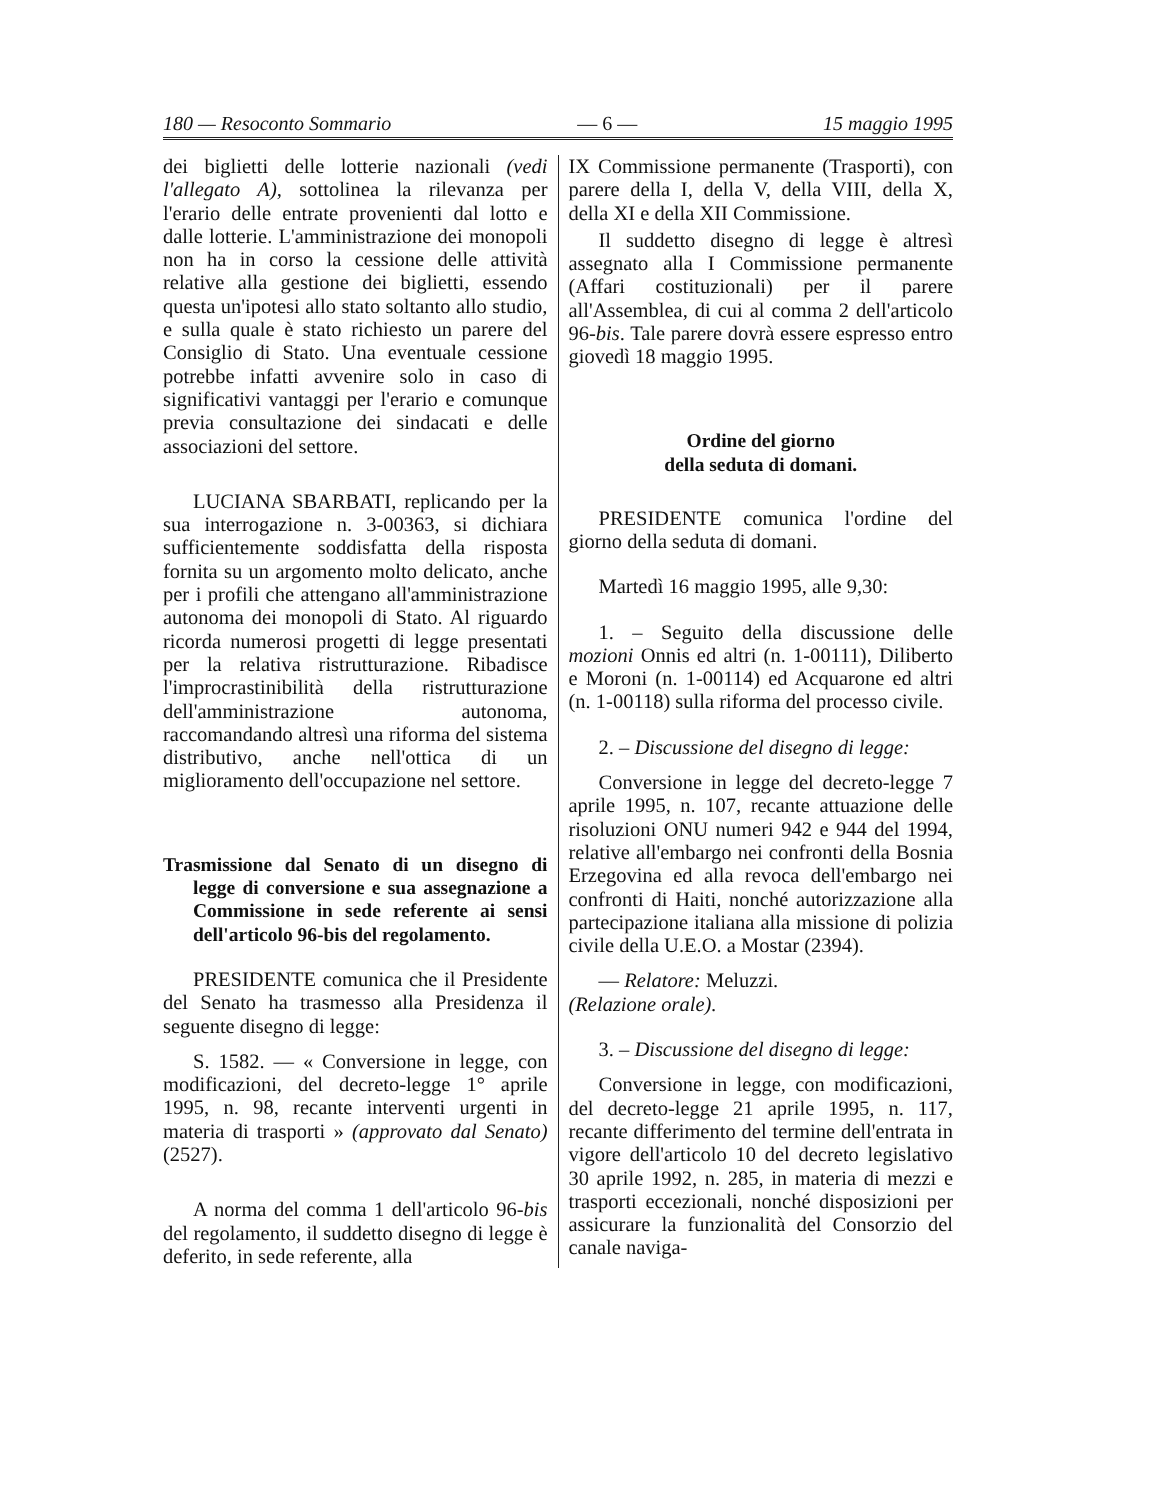180 — Resoconto Sommario — 6 — 15 maggio 1995
dei biglietti delle lotterie nazionali (vedi l'allegato A), sottolinea la rilevanza per l'erario delle entrate provenienti dal lotto e dalle lotterie. L'amministrazione dei monopoli non ha in corso la cessione delle attività relative alla gestione dei biglietti, essendo questa un'ipotesi allo stato soltanto allo studio, e sulla quale è stato richiesto un parere del Consiglio di Stato. Una eventuale cessione potrebbe infatti avvenire solo in caso di significativi vantaggi per l'erario e comunque previa consultazione dei sindacati e delle associazioni del settore.
LUCIANA SBARBATI, replicando per la sua interrogazione n. 3-00363, si dichiara sufficientemente soddisfatta della risposta fornita su un argomento molto delicato, anche per i profili che attengano all'amministrazione autonoma dei monopoli di Stato. Al riguardo ricorda numerosi progetti di legge presentati per la relativa ristrutturazione. Ribadisce l'improcrastinibilità della ristrutturazione dell'amministrazione autonoma, raccomandando altresì una riforma del sistema distributivo, anche nell'ottica di un miglioramento dell'occupazione nel settore.
Trasmissione dal Senato di un disegno di legge di conversione e sua assegnazione a Commissione in sede referente ai sensi dell'articolo 96-bis del regolamento.
PRESIDENTE comunica che il Presidente del Senato ha trasmesso alla Presidenza il seguente disegno di legge:
S. 1582. — « Conversione in legge, con modificazioni, del decreto-legge 1° aprile 1995, n. 98, recante interventi urgenti in materia di trasporti » (approvato dal Senato) (2527).
A norma del comma 1 dell'articolo 96-bis del regolamento, il suddetto disegno di legge è deferito, in sede referente, alla
IX Commissione permanente (Trasporti), con parere della I, della V, della VIII, della X, della XI e della XII Commissione.
Il suddetto disegno di legge è altresì assegnato alla I Commissione permanente (Affari costituzionali) per il parere all'Assemblea, di cui al comma 2 dell'articolo 96-bis. Tale parere dovrà essere espresso entro giovedì 18 maggio 1995.
Ordine del giorno
della seduta di domani.
PRESIDENTE comunica l'ordine del giorno della seduta di domani.
Martedì 16 maggio 1995, alle 9,30:
1. – Seguito della discussione delle mozioni Onnis ed altri (n. 1-00111), Diliberto e Moroni (n. 1-00114) ed Acquarone ed altri (n. 1-00118) sulla riforma del processo civile.
2. – Discussione del disegno di legge:
Conversione in legge del decreto-legge 7 aprile 1995, n. 107, recante attuazione delle risoluzioni ONU numeri 942 e 944 del 1994, relative all'embargo nei confronti della Bosnia Erzegovina ed alla revoca dell'embargo nei confronti di Haiti, nonché autorizzazione alla partecipazione italiana alla missione di polizia civile della U.E.O. a Mostar (2394).
— Relatore: Meluzzi.
(Relazione orale).
3. – Discussione del disegno di legge:
Conversione in legge, con modificazioni, del decreto-legge 21 aprile 1995, n. 117, recante differimento del termine dell'entrata in vigore dell'articolo 10 del decreto legislativo 30 aprile 1992, n. 285, in materia di mezzi e trasporti eccezionali, nonché disposizioni per assicurare la funzionalità del Consorzio del canale naviga-